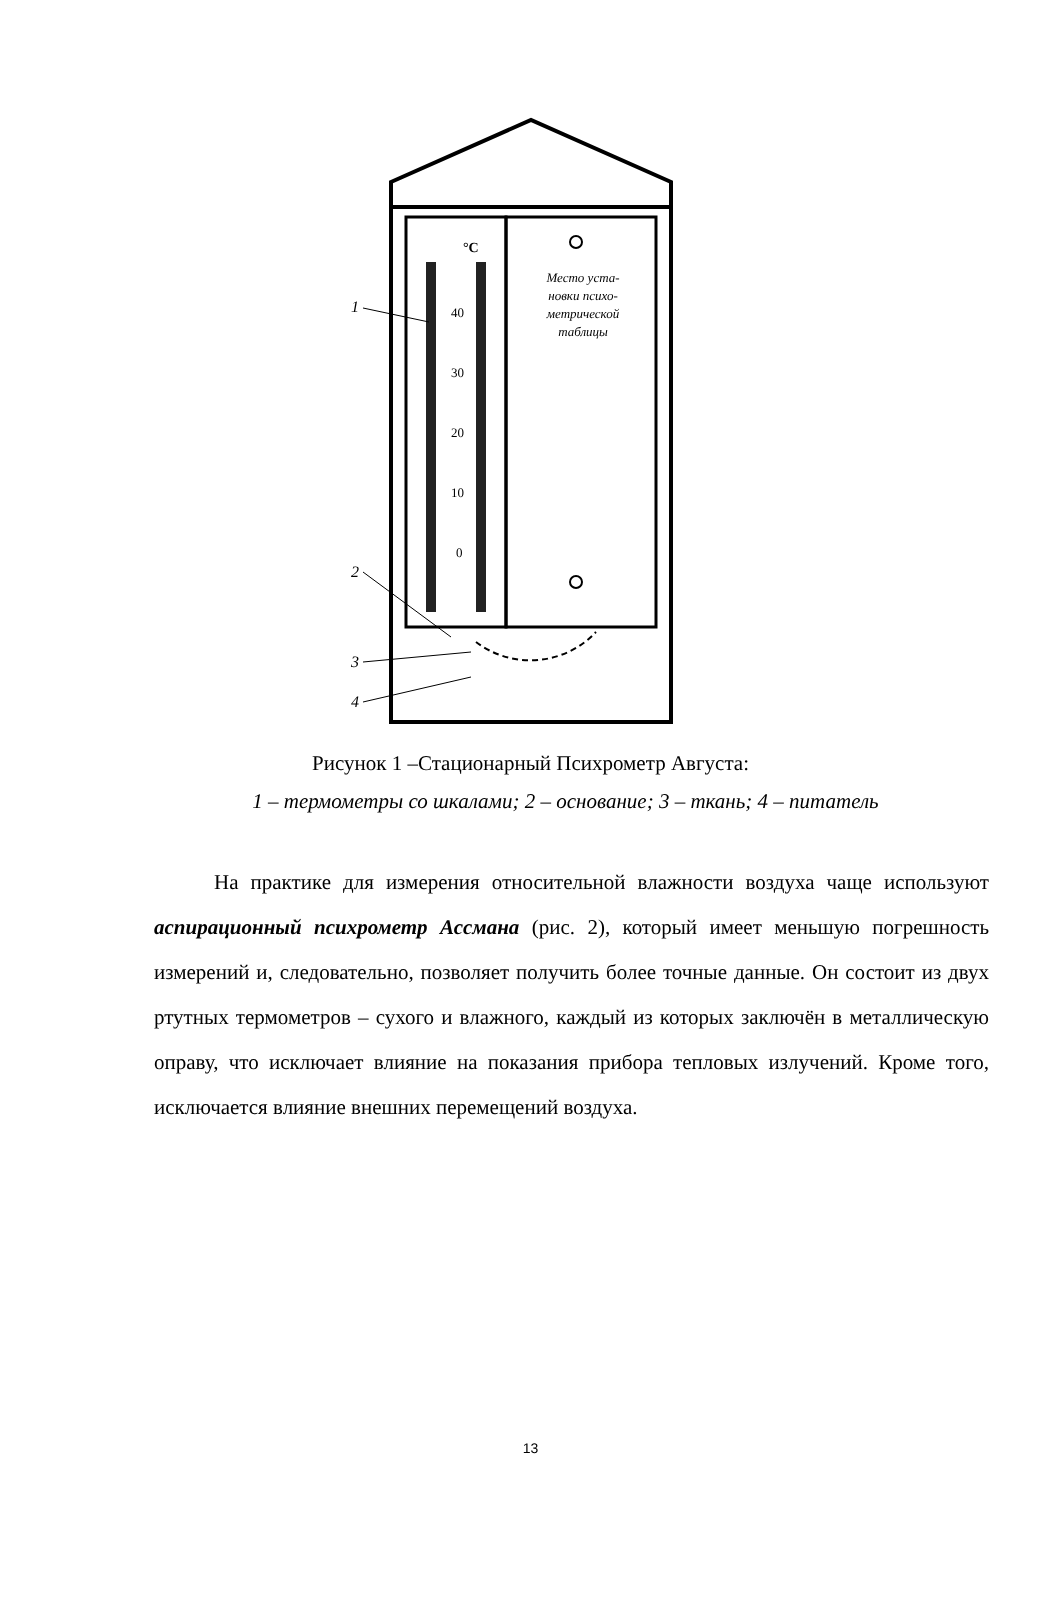°C
40
30
20
10
0
Место уста-
новки психо-
метрической
таблицы
1
2
3
4
Рисунок 1 –Стационарный Психрометр Августа:
1 – термометры со шкалами; 2 – основание; 3 – ткань; 4 – питатель
На практике для измерения относительной влажности воздуха чаще используют аспирационный психрометр Ассмана (рис. 2), который имеет меньшую погрешность измерений и, следовательно, позволяет получить более точные данные. Он состоит из двух ртутных термометров – сухого и влажного, каждый из которых заключён в металлическую оправу, что исключает влияние на показания прибора тепловых излучений. Кроме того, исключается влияние внешних перемещений воздуха.
13